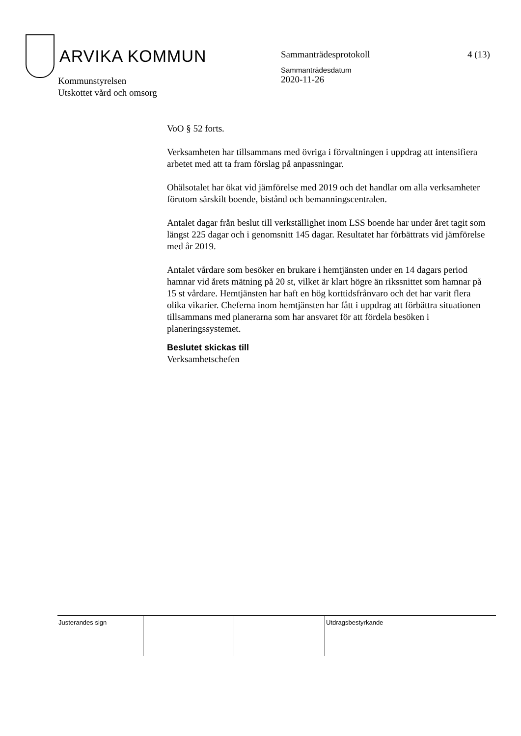ARVIKA KOMMUN
Sammanträdesprotokoll
Sammanträdesdatum
2020-11-26
4 (13)
Kommunstyrelsen
Utskottet vård och omsorg
VoO § 52 forts.
Verksamheten har tillsammans med övriga i förvaltningen i uppdrag att intensifiera arbetet med att ta fram förslag på anpassningar.
Ohälsotalet har ökat vid jämförelse med 2019 och det handlar om alla verksamheter förutom särskilt boende, bistånd och bemanningscentralen.
Antalet dagar från beslut till verkställighet inom LSS boende har under året tagit som längst 225 dagar och i genomsnitt 145 dagar. Resultatet har förbättrats vid jämförelse med år 2019.
Antalet vårdare som besöker en brukare i hemtjänsten under en 14 dagars period hamnar vid årets mätning på 20 st, vilket är klart högre än rikssnittet som hamnar på 15 st vårdare. Hemtjänsten har haft en hög korttidsfrånvaro och det har varit flera olika vikarier. Cheferna inom hemtjänsten har fått i uppdrag att förbättra situationen tillsammans med planerarna som har ansvaret för att fördela besöken i planeringssystemet.
Beslutet skickas till
Verksamhetschefen
| Justerandes sign | | | Utdragsbestyrkande |